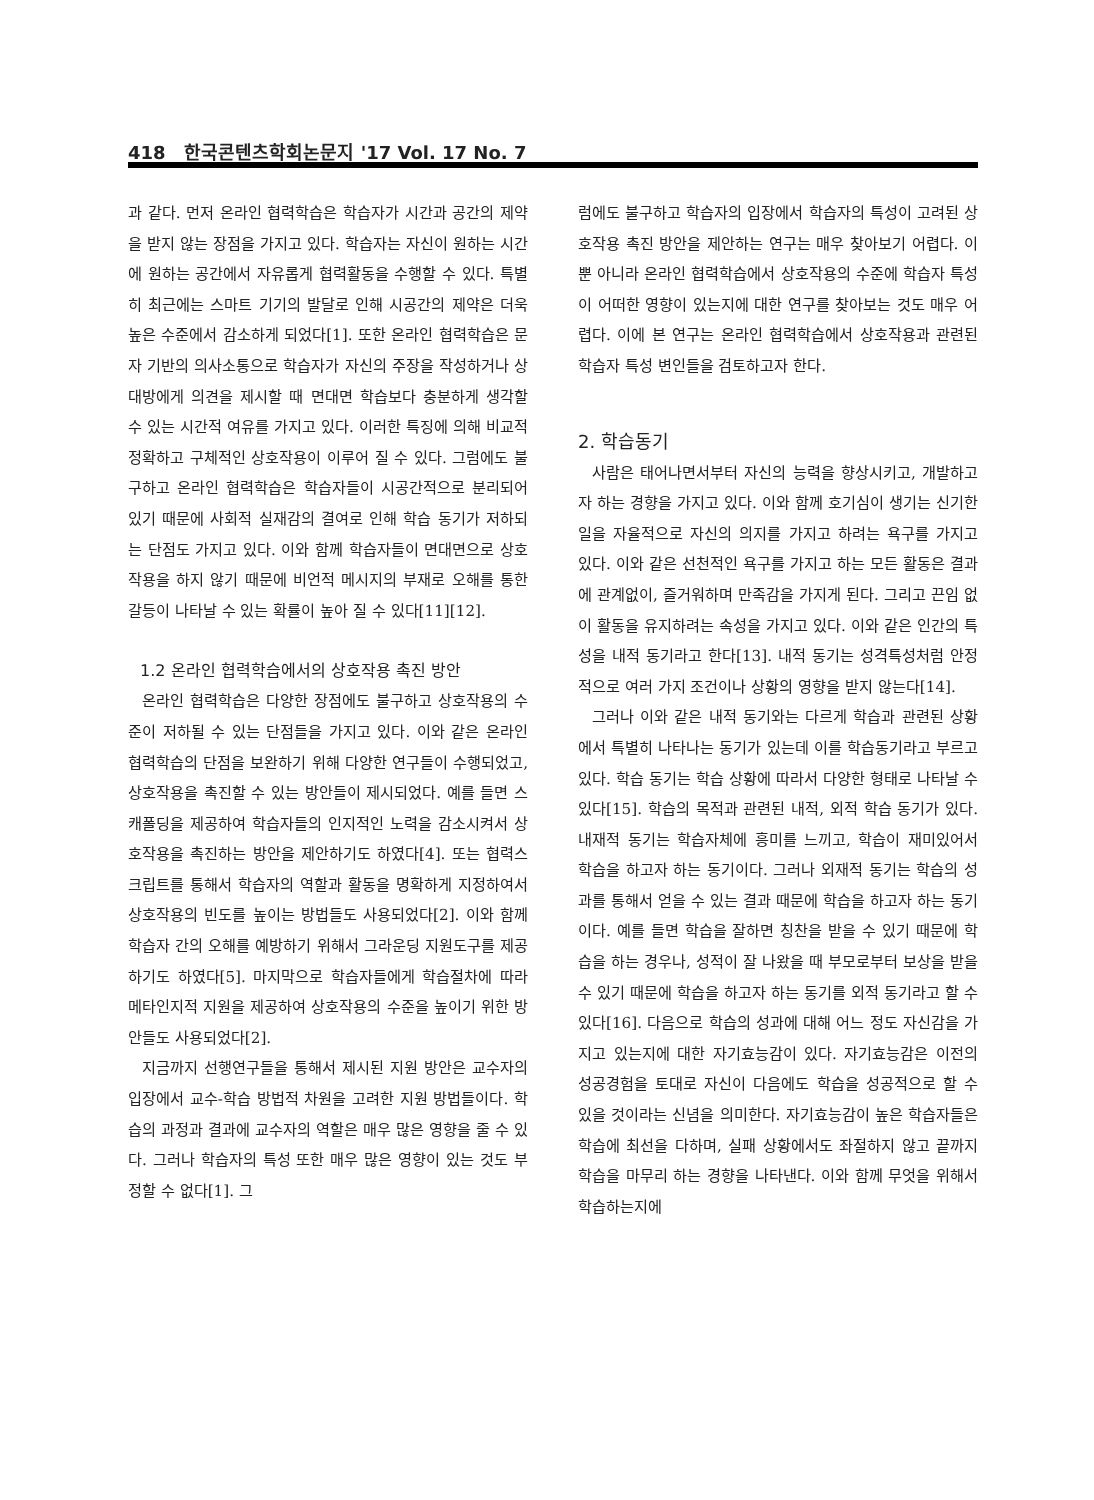418 한국콘텐츠학회논문지 '17 Vol. 17 No. 7
과 같다. 먼저 온라인 협력학습은 학습자가 시간과 공간의 제약을 받지 않는 장점을 가지고 있다. 학습자는 자신이 원하는 시간에 원하는 공간에서 자유롭게 협력활동을 수행할 수 있다. 특별히 최근에는 스마트 기기의 발달로 인해 시공간의 제약은 더욱 높은 수준에서 감소하게 되었다[1]. 또한 온라인 협력학습은 문자 기반의 의사소통으로 학습자가 자신의 주장을 작성하거나 상대방에게 의견을 제시할 때 면대면 학습보다 충분하게 생각할 수 있는 시간적 여유를 가지고 있다. 이러한 특징에 의해 비교적 정확하고 구체적인 상호작용이 이루어 질 수 있다. 그럼에도 불구하고 온라인 협력학습은 학습자들이 시공간적으로 분리되어 있기 때문에 사회적 실재감의 결여로 인해 학습 동기가 저하되는 단점도 가지고 있다. 이와 함께 학습자들이 면대면으로 상호작용을 하지 않기 때문에 비언적 메시지의 부재로 오해를 통한 갈등이 나타날 수 있는 확률이 높아 질 수 있다[11][12].
1.2 온라인 협력학습에서의 상호작용 촉진 방안
온라인 협력학습은 다양한 장점에도 불구하고 상호작용의 수준이 저하될 수 있는 단점들을 가지고 있다. 이와 같은 온라인 협력학습의 단점을 보완하기 위해 다양한 연구들이 수행되었고, 상호작용을 촉진할 수 있는 방안들이 제시되었다. 예를 들면 스캐폴딩을 제공하여 학습자들의 인지적인 노력을 감소시켜서 상호작용을 촉진하는 방안을 제안하기도 하였다[4]. 또는 협력스크립트를 통해서 학습자의 역할과 활동을 명확하게 지정하여서 상호작용의 빈도를 높이는 방법들도 사용되었다[2]. 이와 함께 학습자 간의 오해를 예방하기 위해서 그라운딩 지원도구를 제공하기도 하였다[5]. 마지막으로 학습자들에게 학습절차에 따라 메타인지적 지원을 제공하여 상호작용의 수준을 높이기 위한 방안들도 사용되었다[2].
지금까지 선행연구들을 통해서 제시된 지원 방안은 교수자의 입장에서 교수-학습 방법적 차원을 고려한 지원 방법들이다. 학습의 과정과 결과에 교수자의 역할은 매우 많은 영향을 줄 수 있다. 그러나 학습자의 특성 또한 매우 많은 영향이 있는 것도 부정할 수 없다[1]. 그
럼에도 불구하고 학습자의 입장에서 학습자의 특성이 고려된 상호작용 촉진 방안을 제안하는 연구는 매우 찾아보기 어렵다. 이 뿐 아니라 온라인 협력학습에서 상호작용의 수준에 학습자 특성이 어떠한 영향이 있는지에 대한 연구를 찾아보는 것도 매우 어렵다. 이에 본 연구는 온라인 협력학습에서 상호작용과 관련된 학습자 특성 변인들을 검토하고자 한다.
2. 학습동기
사람은 태어나면서부터 자신의 능력을 향상시키고, 개발하고자 하는 경향을 가지고 있다. 이와 함께 호기심이 생기는 신기한 일을 자율적으로 자신의 의지를 가지고 하려는 욕구를 가지고 있다. 이와 같은 선천적인 욕구를 가지고 하는 모든 활동은 결과에 관계없이, 즐거워하며 만족감을 가지게 된다. 그리고 끈임 없이 활동을 유지하려는 속성을 가지고 있다. 이와 같은 인간의 특성을 내적 동기라고 한다[13]. 내적 동기는 성격특성처럼 안정적으로 여러 가지 조건이나 상황의 영향을 받지 않는다[14].
그러나 이와 같은 내적 동기와는 다르게 학습과 관련된 상황에서 특별히 나타나는 동기가 있는데 이를 학습동기라고 부르고 있다. 학습 동기는 학습 상황에 따라서 다양한 형태로 나타날 수 있다[15]. 학습의 목적과 관련된 내적, 외적 학습 동기가 있다. 내재적 동기는 학습자체에 흥미를 느끼고, 학습이 재미있어서 학습을 하고자 하는 동기이다. 그러나 외재적 동기는 학습의 성과를 통해서 얻을 수 있는 결과 때문에 학습을 하고자 하는 동기이다. 예를 들면 학습을 잘하면 칭찬을 받을 수 있기 때문에 학습을 하는 경우나, 성적이 잘 나왔을 때 부모로부터 보상을 받을 수 있기 때문에 학습을 하고자 하는 동기를 외적 동기라고 할 수 있다[16]. 다음으로 학습의 성과에 대해 어느 정도 자신감을 가지고 있는지에 대한 자기효능감이 있다. 자기효능감은 이전의 성공경험을 토대로 자신이 다음에도 학습을 성공적으로 할 수 있을 것이라는 신념을 의미한다. 자기효능감이 높은 학습자들은 학습에 최선을 다하며, 실패 상황에서도 좌절하지 않고 끝까지 학습을 마무리 하는 경향을 나타낸다. 이와 함께 무엇을 위해서 학습하는지에